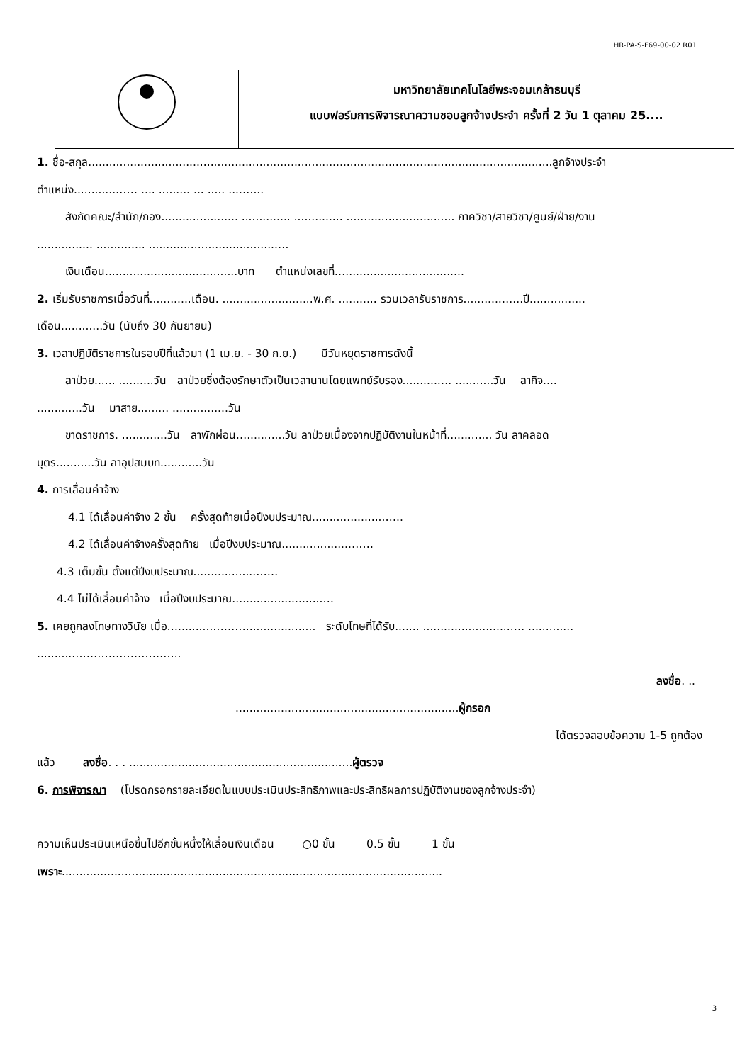HR-PA-S-F69-00-02 R01
มหาวิทยาลัยเทคโนโลยีพระจอมเกล้าธนบุรี
แบบฟอร์มการพิจารณาความชอบลูกจ้างประจำ ครั้งที่ 2 วัน 1 ตุลาคม 25....
1. ชื่อ-สกุล.....................................................................................................................................ลูกจ้างประจำ
ตำแหน่ง............…… .... ......... ... ..... ....…...
สังกัดคณะ/สำนัก/กอง...................... .............. .............. ............................... ภาควิชา/สายวิชา/ศูนย์/ฝ่าย/งาน
................ .............. .....................................…
เงินเดือน......................................บาท ตำแหน่งเลขที่…..................................
2. เริ่มรับราชการเมื่อวันที่............เดือน. ..........................พ.ศ. ........... รวมเวลารับราชการ..........…....ปี................
เดือน............วัน (นับถึง 30 กันยายน)
3. เวลาปฏิบัติราชการในรอบปีที่แล้วมา (1 เม.ย. - 30 ก.ย.) มีวันหยุดราชการดังนี้
ลาป่วย...... ..........วัน ลาป่วยซึ่งต้องรักษาตัวเป็นเวลานานโดยแพทย์รับรอง..........…. ...........วัน ลากิจ....
.............วัน มาสาย......... ................วัน
ขาดราชการ. .............วัน ลาพักผ่อน…...........วัน ลาป่วยเนื่องจากปฏิบัติงานในหน้าที่............. วัน ลาคลอด
บุตร...........วัน ลาอุปสมบท............วัน
4. การเลื่อนค่าจ้าง
4.1 ได้เลื่อนค่าจ้าง 2 ขั้น ครั้งสุดท้ายเมื่อปีงบประมาณ.....................…..
4.2 ได้เลื่อนค่าจ้างครั้งสุดท้าย เมื่อปีงบประมาณ....................……
4.3 เต็มขั้น ตั้งแต่ปีงบประมาณ..................……
4.4 ไม่ได้เลื่อนค่าจ้าง เมื่อปีงบประมาณ..........................…
5. เคยถูกลงโทษทางวินัย เมื่อ…..........……….................... ระดับโทษที่ได้รับ....... ..........................… .............
...........………………………..
ลงชื่อ. ..
................................................................ผู้กรอก
ได้ตรวจสอบข้อความ 1-5 ถูกต้อง
แล้ว ลงชื่อ. . . ................................................................ผู้ตรวจ
6. การพิจารณา (โปรดกรอกรายละเอียดในแบบประเมินประสิทธิภาพและประสิทธิผลการปฏิบัติงานของลูกจ้างประจำ)
ความเห็นประเมินเหนือขึ้นไปอีกขั้นหนึ่งให้เลื่อนเงินเดือน ○0 ขั้น 0.5 ขั้น 1 ขั้น
เพราะ.............................................................................................................
3